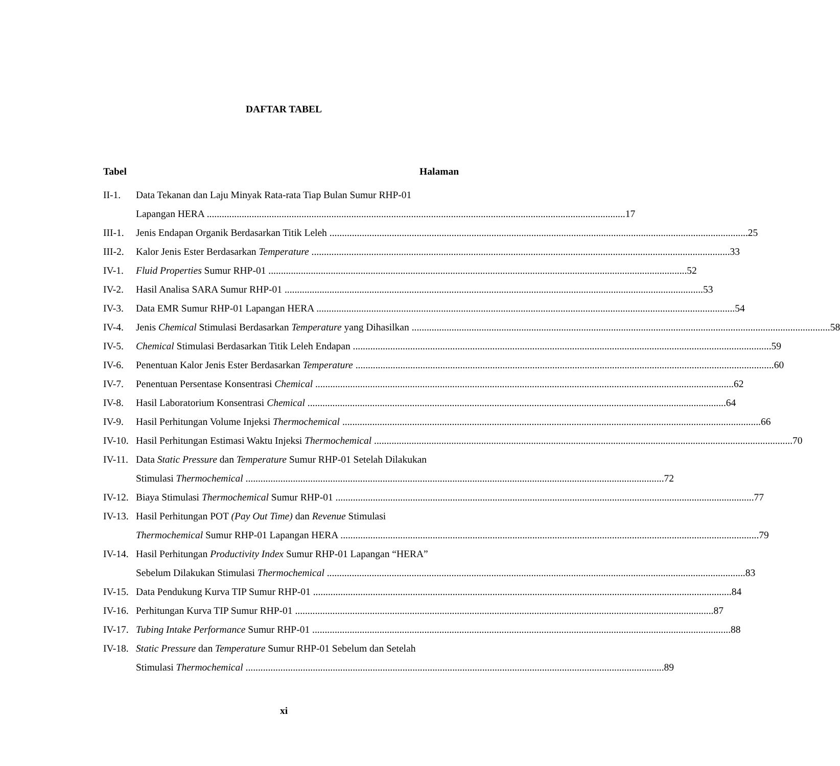DAFTAR TABEL
Tabel Halaman
II-1. Data Tekanan dan Laju Minyak Rata-rata Tiap Bulan Sumur RHP-01
Lapangan HERA 17
III-1.
Jenis Endapan Organik Berdasarkan Titik Leleh 25
III-2.
Kalor Jenis Ester Berdasarkan Temperature 33
IV-1. Fluid Properties Sumur RHP-01 52
IV-2. Hasil Analisa SARA Sumur RHP-01 53
IV-3. Data EMR Sumur RHP-01 Lapangan HERA 54
IV-4. Jenis Chemical Stimulasi Berdasarkan Temperature yang Dihasilkan 58
IV-5. Chemical Stimulasi Berdasarkan Titik Leleh Endapan 59
IV-6. Penentuan Kalor Jenis Ester Berdasarkan Temperature 60
IV-7. Penentuan Persentase Konsentrasi Chemical 62
IV-8. Hasil Laboratorium Konsentrasi Chemical 64
IV-9. Hasil Perhitungan Volume Injeksi Thermochemical 66
IV-10.
Hasil Perhitungan Estimasi Waktu Injeksi Thermochemical 70
IV-11.
Data Static Pressure dan Temperature Sumur RHP-01 Setelah Dilakukan
Stimulasi Thermochemical 72
IV-12.
Biaya Stimulasi Thermochemical Sumur RHP-01 77
IV-13.
Hasil Perhitungan POT (Pay Out Time) dan Revenue Stimulasi
Thermochemical Sumur RHP-01 Lapangan HERA 79
IV-14.
Hasil Perhitungan Productivity Index Sumur RHP-01 Lapangan “HERA”
Sebelum Dilakukan Stimulasi Thermochemical 83
IV-15.
Data Pendukung Kurva TIP Sumur RHP-01 84
IV-16.
Perhitungan Kurva TIP Sumur RHP-01 87
IV-17.
Tubing Intake Performance Sumur RHP-01 88
IV-18.
Static Pressure dan Temperature Sumur RHP-01 Sebelum dan Setelah
Stimulasi Thermochemical 89
xi